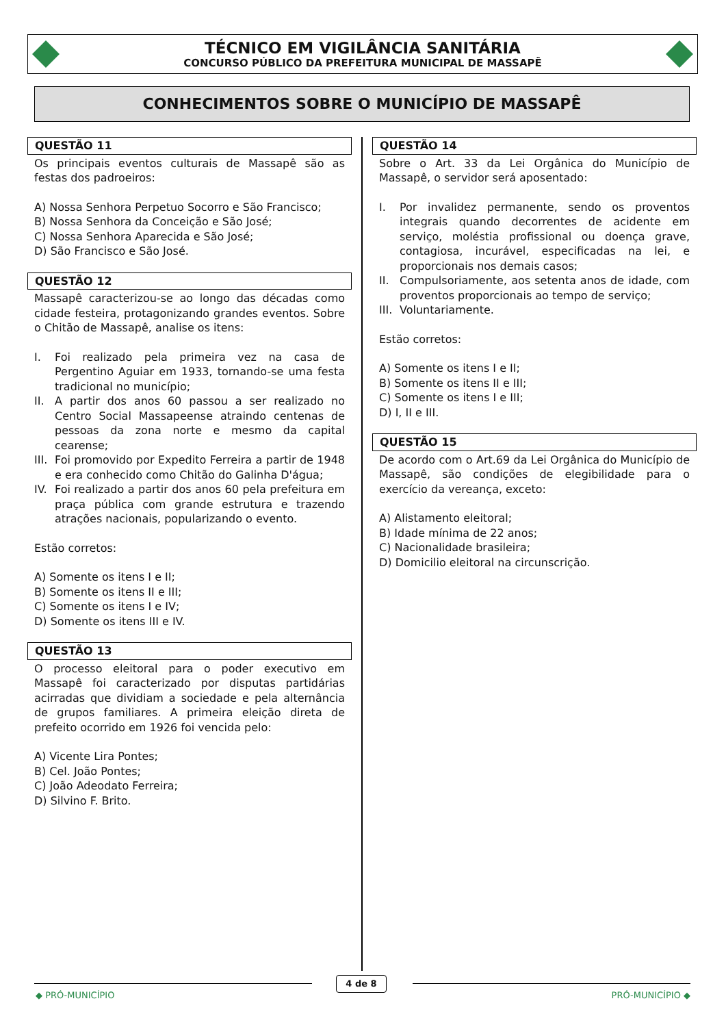TÉCNICO EM VIGILÂNCIA SANITÁRIA
CONCURSO PÚBLICO DA PREFEITURA MUNICIPAL DE MASSAPÊ
CONHECIMENTOS SOBRE O MUNICÍPIO DE MASSAPÊ
QUESTÃO 11
Os principais eventos culturais de Massapê são as festas dos padroeiros:
A) Nossa Senhora Perpetuo Socorro e São Francisco;
B) Nossa Senhora da Conceição e São José;
C) Nossa Senhora Aparecida e São José;
D) São Francisco e São José.
QUESTÃO 12
Massapê caracterizou-se ao longo das décadas como cidade festeira, protagonizando grandes eventos. Sobre o Chitão de Massapê, analise os itens:
I. Foi realizado pela primeira vez na casa de Pergentino Aguiar em 1933, tornando-se uma festa tradicional no município;
II. A partir dos anos 60 passou a ser realizado no Centro Social Massapeense atraindo centenas de pessoas da zona norte e mesmo da capital cearense;
III. Foi promovido por Expedito Ferreira a partir de 1948 e era conhecido como Chitão do Galinha D'água;
IV. Foi realizado a partir dos anos 60 pela prefeitura em praça pública com grande estrutura e trazendo atrações nacionais, popularizando o evento.
Estão corretos:
A) Somente os itens I e II;
B) Somente os itens II e III;
C) Somente os itens I e IV;
D) Somente os itens III e IV.
QUESTÃO 13
O processo eleitoral para o poder executivo em Massapê foi caracterizado por disputas partidárias acirradas que dividiam a sociedade e pela alternância de grupos familiares. A primeira eleição direta de prefeito ocorrido em 1926 foi vencida pelo:
A) Vicente Lira Pontes;
B) Cel. João Pontes;
C) João Adeodato Ferreira;
D) Silvino F. Brito.
QUESTÃO 14
Sobre o Art. 33 da Lei Orgânica do Município de Massapê, o servidor será aposentado:
I. Por invalidez permanente, sendo os proventos integrais quando decorrentes de acidente em serviço, moléstia profissional ou doença grave, contagiosa, incurável, especificadas na lei, e proporcionais nos demais casos;
II. Compulsoriamente, aos setenta anos de idade, com proventos proporcionais ao tempo de serviço;
III. Voluntariamente.
Estão corretos:
A) Somente os itens I e II;
B) Somente os itens II e III;
C) Somente os itens I e III;
D) I, II e III.
QUESTÃO 15
De acordo com o Art.69 da Lei Orgânica do Município de Massapê, são condições de elegibilidade para o exercício da vereança, exceto:
A) Alistamento eleitoral;
B) Idade mínima de 22 anos;
C) Nacionalidade brasileira;
D) Domicilio eleitoral na circunscrição.
4 de 8
◆ PRÓ-MUNICÍPIO PRÓ-MUNICÍPIO ◆